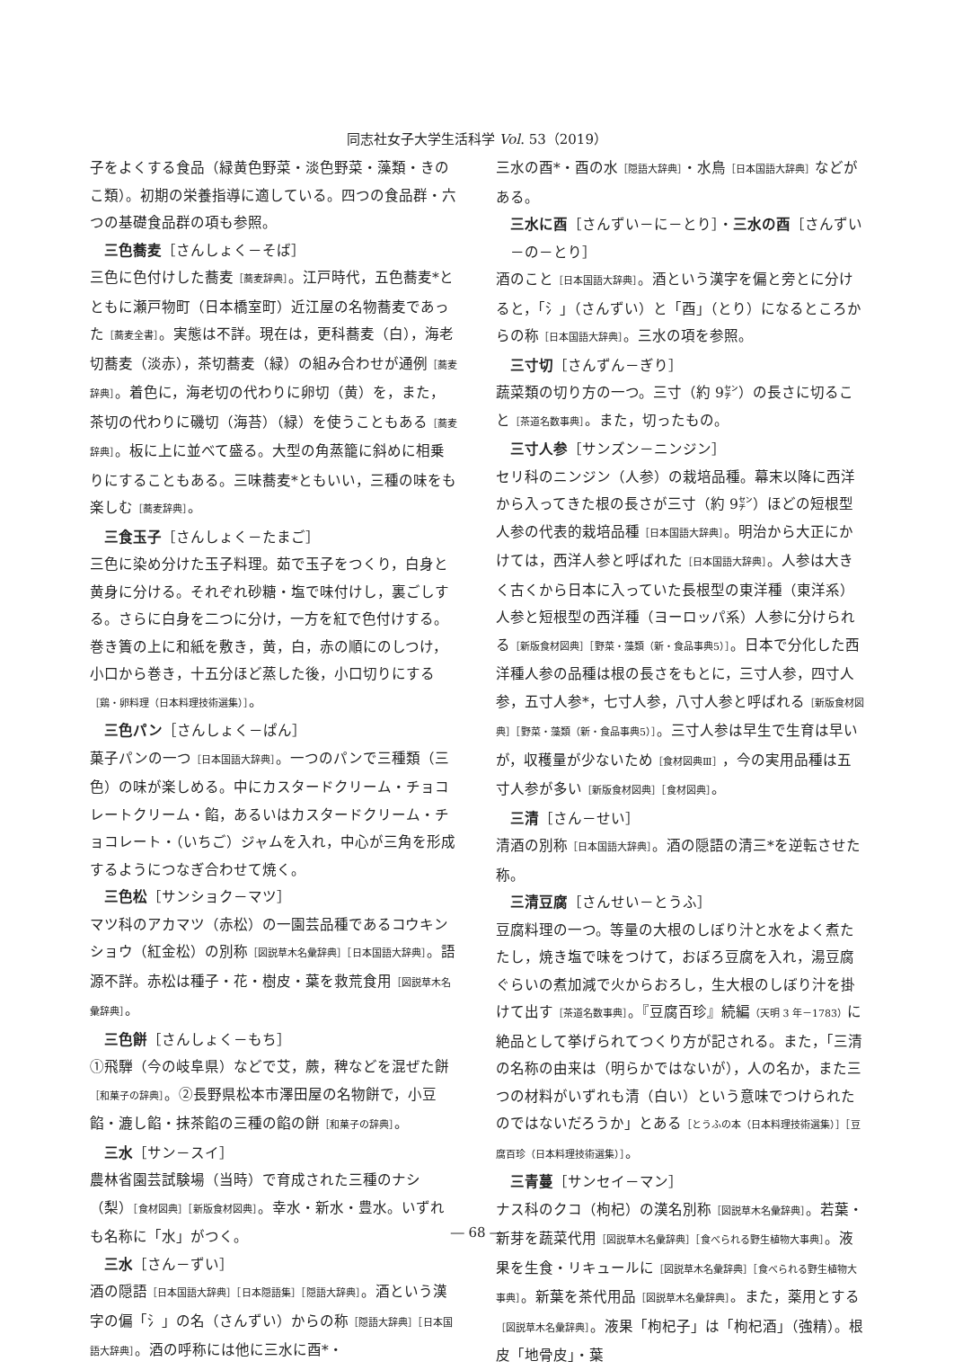同志社女子大学生活科学 Vol. 53（2019）
子をよくする食品（緑黄色野菜・淡色野菜・藻類・きのこ類）。初期の栄養指導に適している。四つの食品群・六つの基礎食品群の項も参照。
三色蕎麦［さんしょく－そば］
三色に色付けした蕎麦［蕎麦辞典］。江戸時代，五色蕎麦*とともに瀬戸物町（日本橋室町）近江屋の名物蕎麦であった［蕎麦全書］。実態は不詳。現在は，更科蕎麦（白），海老切蕎麦（淡赤），茶切蕎麦（緑）の組み合わせが通例［蕎麦辞典］。着色に，海老切の代わりに卵切（黄）を，また，茶切の代わりに磯切（海苔）（緑）を使うこともある［蕎麦辞典］。板に上に並べて盛る。大型の角蒸籠に斜めに相乗りにすることもある。三味蕎麦*ともいい，三種の味をも楽しむ［蕎麦辞典］。
三食玉子［さんしょく－たまご］
三色に染め分けた玉子料理。茹で玉子をつくり，白身と黄身に分ける。それぞれ砂糖・塩で味付けし，裏ごしする。さらに白身を二つに分け，一方を紅で色付けする。巻き簀の上に和紙を敷き，黄，白，赤の順にのしつけ，小口から巻き，十五分ほど蒸した後，小口切りにする［鶏・卵料理（日本料理技術選集）］。
三色パン［さんしょく－ぱん］
菓子パンの一つ［日本国語大辞典］。一つのパンで三種類（三色）の味が楽しめる。中にカスタードクリーム・チョコレートクリーム・餡，あるいはカスタードクリーム・チョコレート・（いちご）ジャムを入れ，中心が三角を形成するようにつなぎ合わせて焼く。
三色松［サンショク－マツ］
マツ科のアカマツ（赤松）の一園芸品種であるコウキンショウ（紅金松）の別称［図説草木名彙辞典］［日本国語大辞典］。語源不詳。赤松は種子・花・樹皮・葉を救荒食用［図説草木名彙辞典］。
三色餅［さんしょく－もち］
①飛騨（今の岐阜県）などで艾，蕨，稗などを混ぜた餅［和菓子の辞典］。②長野県松本市澤田屋の名物餅で，小豆餡・漉し餡・抹茶餡の三種の餡の餅［和菓子の辞典］。
三水［サン－スイ］
農林省園芸試験場（当時）で育成された三種のナシ（梨）［食材図典］［新版食材図典］。幸水・新水・豊水。いずれも名称に「水」がつく。
三水［さん－ずい］
酒の隠語［日本国語大辞典］［日本隠語集］［隠語大辞典］。酒という漢字の偏「氵」の名（さんずい）からの称［隠語大辞典］［日本国語大辞典］。酒の呼称には他に三水に酉*・
三水の酉*・酉の水［隠語大辞典］・水鳥［日本国語大辞典］などがある。
三水に酉［さんずい－に－とり］・三水の酉［さんずい－の－とり］
酒のこと［日本国語大辞典］。酒という漢字を偏と旁とに分けると，「氵」（さんずい）と「酉」（とり）になるところからの称［日本国語大辞典］。三水の項を参照。
三寸切［さんずん－ぎり］
蔬菜類の切り方の一つ。三寸（約 9㌢）の長さに切ること［茶道名数事典］。また，切ったもの。
三寸人参［サンズン－ニンジン］
セリ科のニンジン（人参）の栽培品種。幕末以降に西洋から入ってきた根の長さが三寸（約 9㌢）ほどの短根型人参の代表的栽培品種［日本国語大辞典］。明治から大正にかけては，西洋人参と呼ばれた［日本国語大辞典］。人参は大きく古くから日本に入っていた長根型の東洋種（東洋系）人参と短根型の西洋種（ヨーロッパ系）人参に分けられる［新版食材図典］［野菜・藻類（新・食品事典5）］。日本で分化した西洋種人参の品種は根の長さをもとに，三寸人参，四寸人参，五寸人参*，七寸人参，八寸人参と呼ばれる［新版食材図典］［野菜・藻類（新・食品事典5）］。三寸人参は早生で生育は早いが，収穫量が少ないため［食材図典Ⅲ］，今の実用品種は五寸人参が多い［新版食材図典］［食材図典］。
三清［さん－せい］
清酒の別称［日本国語大辞典］。酒の隠語の清三*を逆転させた称。
三清豆腐［さんせい－とうふ］
豆腐料理の一つ。等量の大根のしぼり汁と水をよく煮たたし，焼き塩で味をつけて，おぼろ豆腐を入れ，湯豆腐ぐらいの煮加減で火からおろし，生大根のしぼり汁を掛けて出す［茶道名数事典］。『豆腐百珍』続編（天明 3 年－1783）に絶品として挙げられてつくり方が記される。また，「三清の名称の由来は（明らかではないが），人の名か，また三つの材料がいずれも清（白い）という意味でつけられたのではないだろうか」とある［とうふの本（日本料理技術選集）］［豆腐百珍（日本料理技術選集）］。
三青蔓［サンセイ－マン］
ナス科のクコ（枸杞）の漢名別称［図説草木名彙辞典］。若葉・新芽を蔬菜代用［図説草木名彙辞典］［食べられる野生植物大事典］。液果を生食・リキュールに［図説草木名彙辞典］［食べられる野生植物大事典］。新葉を茶代用品［図説草木名彙辞典］。また，薬用とする［図説草木名彙辞典］。液果「枸杞子」は「枸杞酒」（強精）。根皮「地骨皮」・葉
― 68 ―